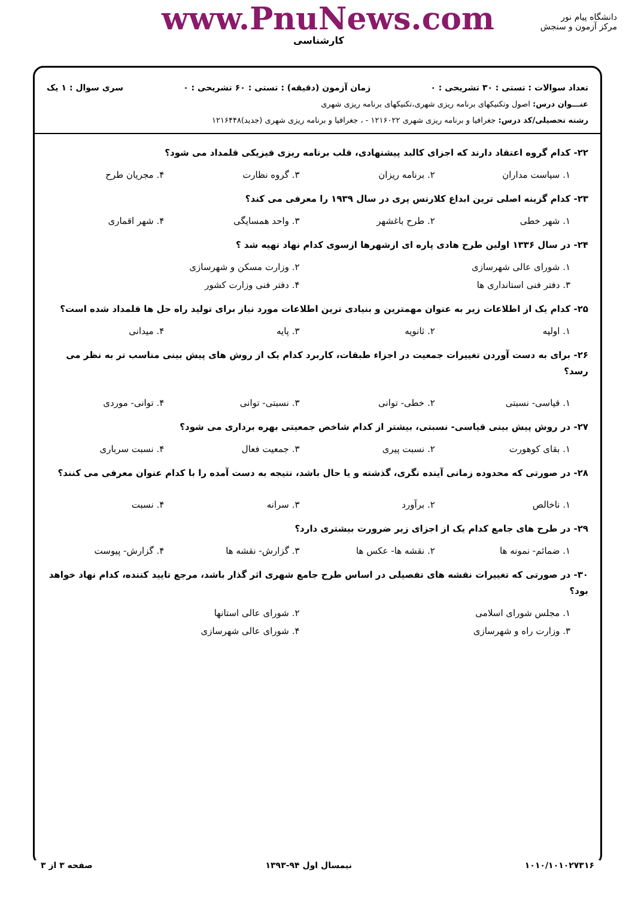www.PnuNews.com
کارشناسی
دانشگاه پیام نور
مرکز آزمون و سنجش
تعداد سوالات : تستی : ۳۰ تشریحی : ۰ زمان آزمون (دقیقه) : تستی : ۶۰ تشریحی : ۰ سری سوال : ۱ یک
عنـــوان درس: اصول وتکنیکهای برنامه ریزی شهری،تکنیکهای برنامه ریزی شهری
رشته تحصیلی/کد درس: جغرافیا و برنامه ریزی شهری ۱۲۱۶۰۲۲ - ، جغرافیا و برنامه ریزی شهری (جدید)۱۲۱۶۴۴۸
۲۲- کدام گروه اعتقاد دارند که اجزای کالبد پیشنهادی، قلب برنامه ریزی فیزیکی قلمداد می شود؟
۱. سیاست مداران ۲. برنامه ریزان ۳. گروه نظارت ۴. مجریان طرح
۲۳- کدام گزینه اصلی ترین ابداع کلارنس پری در سال ۱۹۳۹ را معرفی می کند؟
۱. شهر خطی ۲. طرح باغشهر ۳. واحد همسایگی ۴. شهر اقماری
۲۴- در سال ۱۳۳۶ اولین طرح هادی پاره ای ازشهرها ازسوی کدام نهاد تهیه شد ؟
۱. شورای عالی شهرسازی ۲. وزارت مسکن و شهرسازی
۳. دفتر فنی استانداری ها ۴. دفتر فنی وزارت کشور
۲۵- کدام یک از اطلاعات زیر به عنوان مهمترین و بنیادی ترین اطلاعات مورد نیاز برای تولید راه حل ها قلمداد شده است؟
۱. اولیه ۲. ثانویه ۳. پایه ۴. میدانی
۲۶- برای به دست آوردن تغییرات جمعیت در اجزاء طبقات، کاربرد کدام یک از روش های پیش بینی مناسب تر به نظر می رسد؟
۱. قیاسی- نسبتی ۲. خطی- توانی ۳. نسبتی- توانی ۴. توانی- موردی
۲۷- در روش پیش بینی قیاسی- نسبتی، بیشتر از کدام شاخص جمعیتی بهره برداری می شود؟
۱. بقای کوهورت ۲. نسبت پیری ۳. جمعیت فعال ۴. نسبت سرباری
۲۸- در صورتی که محدوده زمانی آینده نگری، گذشته و یا حال باشد، نتیجه به دست آمده را با کدام عنوان معرفی می کنند؟
۱. ناخالص ۲. برآورد ۳. سرانه ۴. نسبت
۲۹- در طرح های جامع کدام یک از اجزای زیر ضرورت بیشتری دارد؟
۱. ضمائم- نمونه ها ۲. نقشه ها- عکس ها ۳. گزارش- نقشه ها ۴. گزارش- پیوست
۳۰- در صورتی که تغییرات نقشه های تفصیلی در اساس طرح جامع شهری اثر گذار باشد، مرجع تایید کننده، کدام نهاد خواهد بود؟
۱. مجلس شورای اسلامی ۲. شورای عالی استانها
۳. وزارت راه و شهرسازی ۴. شورای عالی شهرسازی
۱۰۱۰/۱۰۱۰۲۷۳۱۶ نیمسال اول ۹۴-۱۳۹۳ صفحه ۳ از ۳